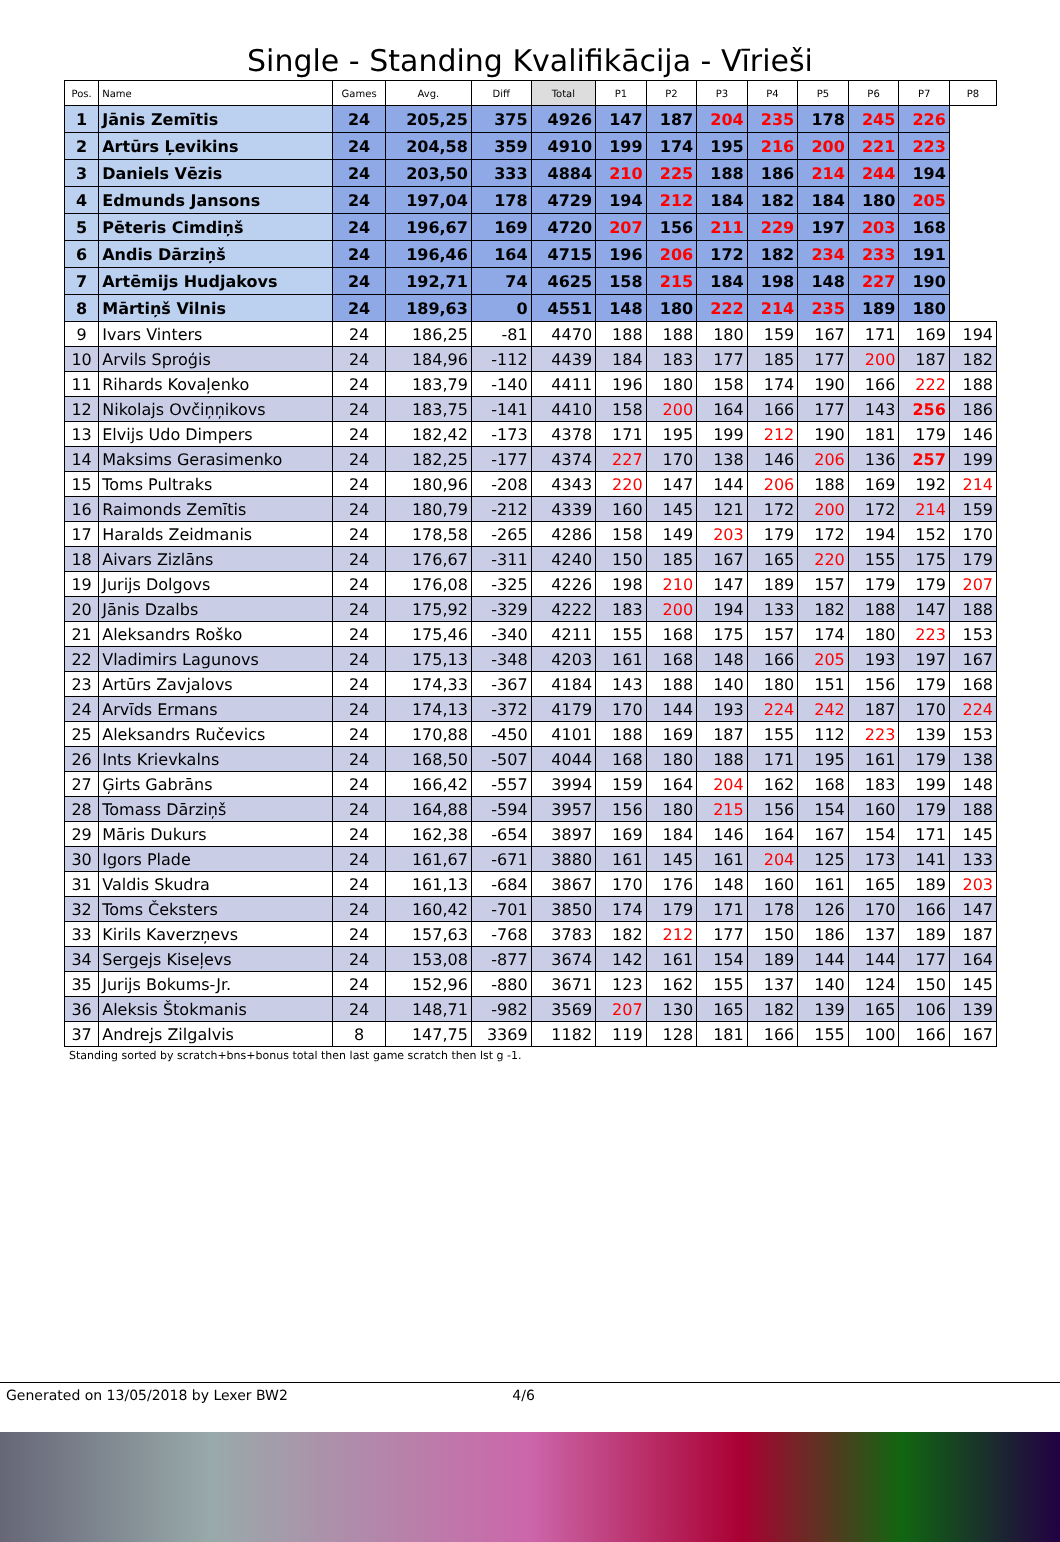Single - Standing Kvalifikācija - Vīrieši
| Pos. | Name | Games | Avg. | Diff | Total | P1 | P2 | P3 | P4 | P5 | P6 | P7 | P8 |
| --- | --- | --- | --- | --- | --- | --- | --- | --- | --- | --- | --- | --- | --- |
| 1 | Jānis Zemītis | 24 | 205,25 | 375 | 4926 | 147 | 187 | 204 | 235 | 178 | 245 | 226 | |
| 2 | Artūrs Ļevikins | 24 | 204,58 | 359 | 4910 | 199 | 174 | 195 | 216 | 200 | 221 | 223 | |
| 3 | Daniels Vēzis | 24 | 203,50 | 333 | 4884 | 210 | 225 | 188 | 186 | 214 | 244 | 194 | |
| 4 | Edmunds Jansons | 24 | 197,04 | 178 | 4729 | 194 | 212 | 184 | 182 | 184 | 180 | 205 | |
| 5 | Pēteris Cimdiņš | 24 | 196,67 | 169 | 4720 | 207 | 156 | 211 | 229 | 197 | 203 | 168 | |
| 6 | Andis Dārziņš | 24 | 196,46 | 164 | 4715 | 196 | 206 | 172 | 182 | 234 | 233 | 191 | |
| 7 | Artēmijs Hudjakovs | 24 | 192,71 | 74 | 4625 | 158 | 215 | 184 | 198 | 148 | 227 | 190 | |
| 8 | Mārtiņš Vilnis | 24 | 189,63 | 0 | 4551 | 148 | 180 | 222 | 214 | 235 | 189 | 180 | |
| 9 | Ivars Vinters | 24 | 186,25 | -81 | 4470 | 188 | 188 | 180 | 159 | 167 | 171 | 169 | 194 |
| 10 | Arvils Sproģis | 24 | 184,96 | -112 | 4439 | 184 | 183 | 177 | 185 | 177 | 200 | 187 | 182 |
| 11 | Rihards Kovaļenko | 24 | 183,79 | -140 | 4411 | 196 | 180 | 158 | 174 | 190 | 166 | 222 | 188 |
| 12 | Nikolajs Ovčiņņikovs | 24 | 183,75 | -141 | 4410 | 158 | 200 | 164 | 166 | 177 | 143 | 256 | 186 |
| 13 | Elvijs Udo Dimpers | 24 | 182,42 | -173 | 4378 | 171 | 195 | 199 | 212 | 190 | 181 | 179 | 146 |
| 14 | Maksims Gerasimenko | 24 | 182,25 | -177 | 4374 | 227 | 170 | 138 | 146 | 206 | 136 | 257 | 199 |
| 15 | Toms Pultraks | 24 | 180,96 | -208 | 4343 | 220 | 147 | 144 | 206 | 188 | 169 | 192 | 214 |
| 16 | Raimonds Zemītis | 24 | 180,79 | -212 | 4339 | 160 | 145 | 121 | 172 | 200 | 172 | 214 | 159 |
| 17 | Haralds Zeidmanis | 24 | 178,58 | -265 | 4286 | 158 | 149 | 203 | 179 | 172 | 194 | 152 | 170 |
| 18 | Aivars Zizlāns | 24 | 176,67 | -311 | 4240 | 150 | 185 | 167 | 165 | 220 | 155 | 175 | 179 |
| 19 | Jurijs Dolgovs | 24 | 176,08 | -325 | 4226 | 198 | 210 | 147 | 189 | 157 | 179 | 179 | 207 |
| 20 | Jānis Dzalbs | 24 | 175,92 | -329 | 4222 | 183 | 200 | 194 | 133 | 182 | 188 | 147 | 188 |
| 21 | Aleksandrs Roško | 24 | 175,46 | -340 | 4211 | 155 | 168 | 175 | 157 | 174 | 180 | 223 | 153 |
| 22 | Vladimirs Lagunovs | 24 | 175,13 | -348 | 4203 | 161 | 168 | 148 | 166 | 205 | 193 | 197 | 167 |
| 23 | Artūrs Zavjalovs | 24 | 174,33 | -367 | 4184 | 143 | 188 | 140 | 180 | 151 | 156 | 179 | 168 |
| 24 | Arvīds Ermans | 24 | 174,13 | -372 | 4179 | 170 | 144 | 193 | 224 | 242 | 187 | 170 | 224 |
| 25 | Aleksandrs Ručevics | 24 | 170,88 | -450 | 4101 | 188 | 169 | 187 | 155 | 112 | 223 | 139 | 153 |
| 26 | Ints Krievkalns | 24 | 168,50 | -507 | 4044 | 168 | 180 | 188 | 171 | 195 | 161 | 179 | 138 |
| 27 | Ģirts Gabrāns | 24 | 166,42 | -557 | 3994 | 159 | 164 | 204 | 162 | 168 | 183 | 199 | 148 |
| 28 | Tomass Dārziņš | 24 | 164,88 | -594 | 3957 | 156 | 180 | 215 | 156 | 154 | 160 | 179 | 188 |
| 29 | Māris Dukurs | 24 | 162,38 | -654 | 3897 | 169 | 184 | 146 | 164 | 167 | 154 | 171 | 145 |
| 30 | Igors Plade | 24 | 161,67 | -671 | 3880 | 161 | 145 | 161 | 204 | 125 | 173 | 141 | 133 |
| 31 | Valdis Skudra | 24 | 161,13 | -684 | 3867 | 170 | 176 | 148 | 160 | 161 | 165 | 189 | 203 |
| 32 | Toms Čeksters | 24 | 160,42 | -701 | 3850 | 174 | 179 | 171 | 178 | 126 | 170 | 166 | 147 |
| 33 | Kirils Kaverzņevs | 24 | 157,63 | -768 | 3783 | 182 | 212 | 177 | 150 | 186 | 137 | 189 | 187 |
| 34 | Sergejs Kiseļevs | 24 | 153,08 | -877 | 3674 | 142 | 161 | 154 | 189 | 144 | 144 | 177 | 164 |
| 35 | Jurijs Bokums-Jr. | 24 | 152,96 | -880 | 3671 | 123 | 162 | 155 | 137 | 140 | 124 | 150 | 145 |
| 36 | Aleksis Štokmanis | 24 | 148,71 | -982 | 3569 | 207 | 130 | 165 | 182 | 139 | 165 | 106 | 139 |
| 37 | Andrejs Zilgalvis | 8 | 147,75 | 3369 | 1182 | 119 | 128 | 181 | 166 | 155 | 100 | 166 | 167 |
Standing sorted by scratch+bns+bonus total then last game scratch then lst g -1.
Generated on 13/05/2018 by Lexer BW2 4/6